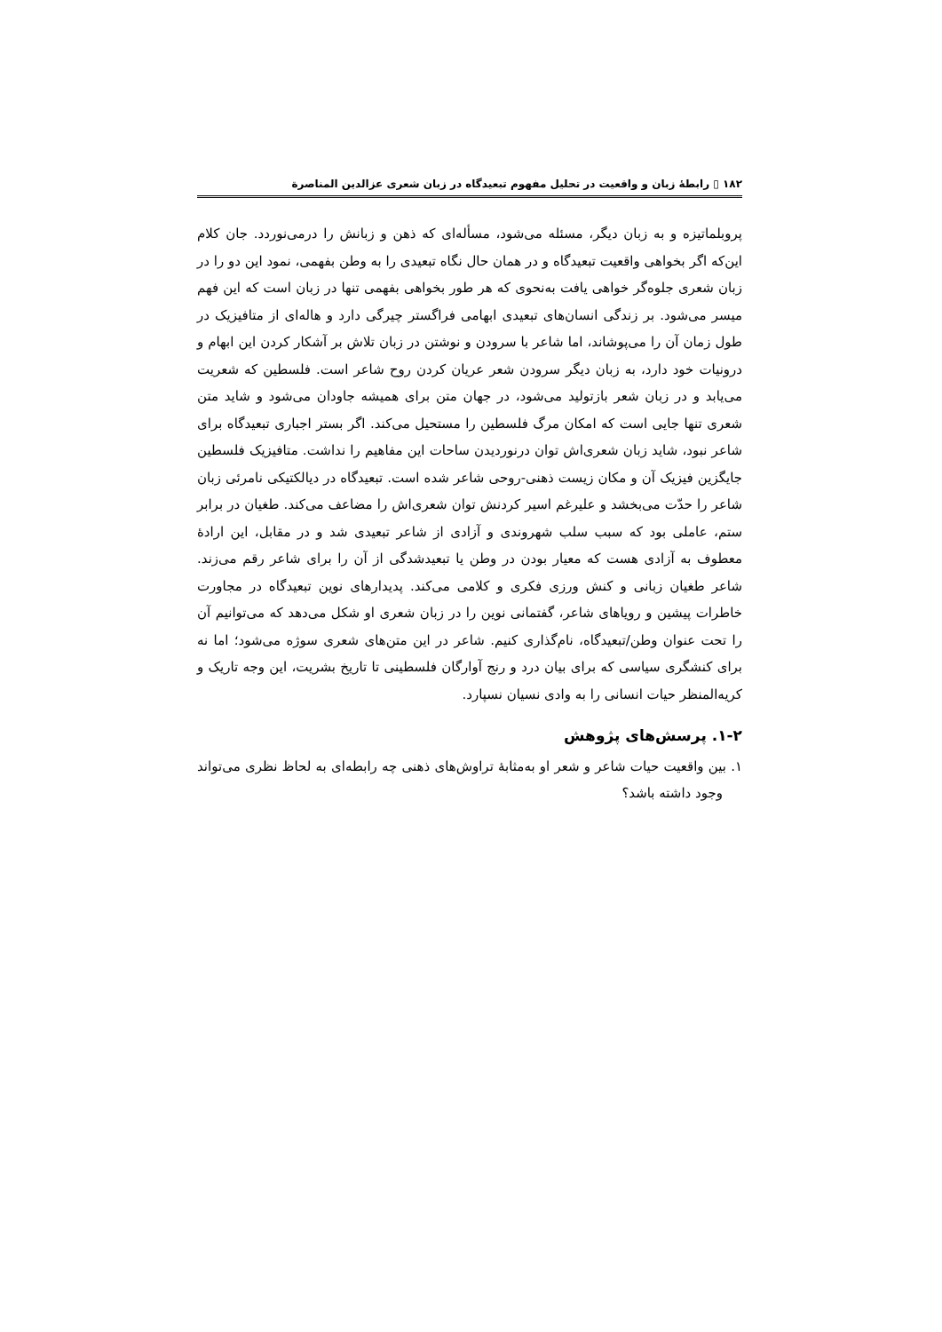۱۸۲ ▯ رابطهٔ زبان و واقعیت در تحلیل مفهوم تبعیدگاه در زبان شعری عزالدین المناصرة
پروبلماتیزه و به زبان دیگر، مسئله می‌شود، مسألەای که ذهن و زبانش را درمی‌نوردد. جان کلام این‌که اگر بخواهی واقعیت تبعیدگاه و در همان حال نگاه تبعیدی را به وطن بفهمی، نمود این دو را در زبان شعری جلوه‌گر خواهی یافت به‌نحوی که هر طور بخواهی بفهمی تنها در زبان است که این فهم میسر می‌شود. بر زندگی انسان‌های تبعیدی ابهامی فراگستر چیرگی دارد و هاله‌ای از متافیزیک در طول زمان آن را می‌پوشاند، اما شاعر با سرودن و نوشتن در زبان تلاش بر آشکار کردن این ابهام و درونیات خود دارد، به زبان دیگر سرودن شعر عریان کردن روح شاعر است. فلسطین که شعریت می‌یابد و در زبان شعر بازتولید می‌شود، در جهان متن برای همیشه جاودان می‌شود و شاید متن شعری تنها جایی است که امکان مرگ فلسطین را مستحیل می‌کند. اگر بستر اجباری تبعیدگاه برای شاعر نبود، شاید زبان شعری‌اش توان درنوردیدن ساحات این مفاهیم را نداشت. متافیزیک فلسطین جایگزین فیزیک آن و مکان زیست ذهنی-روحی شاعر شده است. تبعیدگاه در دیالکتیکی نامرئی زبان شاعر را حدّت می‌بخشد و علیرغم اسیر کردنش توان شعری‌اش را مضاعف می‌کند. طغیان در برابر ستم، عاملی بود که سبب سلب شهروندی و آزادی از شاعر تبعیدی شد و در مقابل، این ارادهٔ معطوف به آزادی هست که معیار بودن در وطن یا تبعیدشدگی از آن را برای شاعر رقم می‌زند. شاعر طغیان زبانی و کنش ورزی فکری و کلامی می‌کند. پدیدارهای نوین تبعیدگاه در مجاورت خاطرات پیشین و رویاهای شاعر، گفتمانی نوین را در زبان شعری او شکل می‌دهد که می‌توانیم آن را تحت عنوان وطن/تبعیدگاه، نام‌گذاری کنیم. شاعر در این متن‌های شعری سوژه می‌شود؛ اما نه برای کنشگری سیاسی که برای بیان درد و رنج آوارگان فلسطینی تا تاریخ بشریت، این وجه تاریک و کریه‌المنظر حیات انسانی را به وادی نسیان نسپارد.
۱-۲. پرسش‌های پژوهش
۱. بین واقعیت حیات شاعر و شعر او به‌مثابهٔ تراوش‌های ذهنی چه رابطه‌ای به لحاظ نظری می‌تواند وجود داشته باشد؟